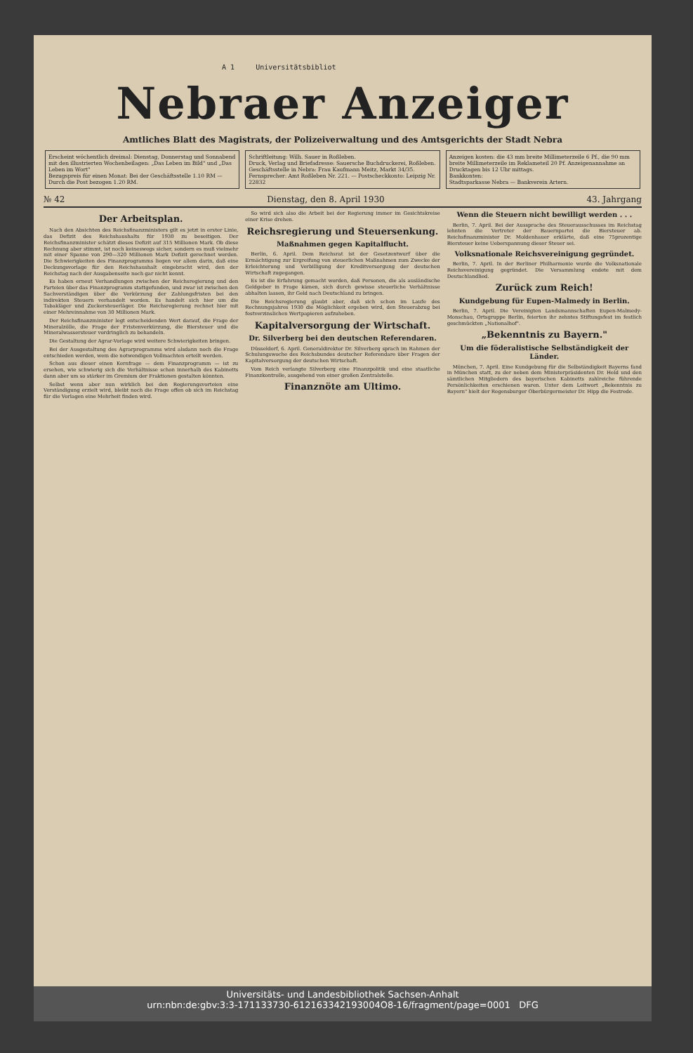A 1 Universitätsbibliot
Nebraer Anzeiger
Amtliches Blatt des Magistrats, der Polizeiverwaltung und des Amtsgerichts der Stadt Nebra
Erscheint wöchentlich dreimal: Dienstag, Donnerstag und Sonnabend mit den illustrierten Wochenbeilagen: „Das Leben im Bild" und „Das Leben im Wort"
Bezugspreis für einen Monat: Bei der Geschäftsstelle 1.10 RM — Durch die Post bezogen 1.20 RM.
Schriftleitung: Wilh. Sauer in Roßleben.
Druck, Verlag und Briefadresse: Sauersche Buchdruckerei, Roßleben.
Geschäftsstelle in Nebra: Frau Kaufmann Meitz, Markt 34/35.
Fernsprecher: Amt Roßleben Nr. 221. — Postscheckkonto: Leipzig Nr. 22832
Anzeigen kosten: die 43 mm breite Millimeterzeile 6 Pf., die 90 mm breite Millimeterzeile im Reklameteil 20 Pf. Anzeigenannahme an Drucktagen bis 12 Uhr mittags.
Bankkonten:
Stadtsparkasse Nebra — Bankverein Artern.
№ 42 Dienstag, den 8. April 1930 43. Jahrgang
Der Arbeitsplan.
Nach den Absichten des Reichsfinanzministers gilt es jetzt in erster Linie, das Defizit des Reichshaushalts für 1930 zu beseitigen. Der Reichsfinanzminister schätzt dieses Defizit auf 315 Millionen Mark. Ob diese Rechnung aber stimmt, ist noch keineswegs sicher, sondern es muß vielmehr mit einer Spanne von 290—320 Millionen Mark Defizit gerechnet werden. Die Schwierigkeiten des Finanzprogramms liegen vor allem darin, daß eine Deckungsvorlage für den Reichshaushalt eingebracht wird, den der Reichstag nach der Ausgabenseite noch gar nicht kennt.
Es haben erneut Verhandlungen zwischen der Reichsregierung und den Parteien über das Finanzprogramm stattgefunden, und zwar ist zwischen den Sachverständigen über die Verkürzung der Zahlungsfristen bei den indirekten Steuern verhandelt worden. Es handelt sich hier um die Tabakläger und Zuckersteuerläger. Die Reichsregierung rechnet hier mit einer Mehreinnahme von 30 Millionen Mark.
Der Reichsfinanzminister legt entscheidenden Wert darauf, die Frage der Mineralzölle, die Frage der Fristenverkürzung, die Biersteuer und die Mineralwassersteuer vordringlich zu behandeln.
Die Gestaltung der Agrar-Vorlage wird weitere Schwierigkeiten bringen.
Bei der Ausgestaltung des Agrarprogramms wird alsdann noch die Frage entschieden werden, wem die notwendigen Vollmachten erteilt werden.
Schon aus dieser einen Kernfrage — dem Finanzprogramm — ist zu ersehen, wie schwierig sich die Verhältnisse schon innerhalb des Kabinetts dann aber um so stärker im Gremium der Fraktionen gestalten könnten.
Selbst wenn aber nun wirklich bei den Regierungsvorteien eine Verständigung erzielt wird, bleibt noch die Frage offen ob sich im Reichstag für die Vorlagen eine Mehrheit finden wird.
So wird sich also die Arbeit bei der Regierung immer im Gesichtskreise einer Krise drehen.
Reichsregierung und Steuersenkung.
Maßnahmen gegen Kapitalflucht.
Berlin, 6. April. Dem Reichsrat ist der Gesetzentwurf über die Ermächtigung zur Ergreifung von steuerlichen Maßnahmen zum Zwecke der Erleichterung und Verbilligung der Kreditversorgung der deutschen Wirtschaft zugegangen.
Es ist die Erfahrung gemacht worden, daß Personen, die als ausländische Geldgeber in Frage kämen, sich durch gewisse steuerliche Verhältnisse abhalten lassen, ihr Geld nach Deutschland zu bringen.
Die Reichsregierung glaubt aber, daß sich schon im Laufe des Rechnungsjahres 1930 die Möglichkeit ergeben wird, den Steuerabzug bei festverzinslichen Wertpapieren aufzuheben.
Kapitalversorgung der Wirtschaft.
Dr. Silverberg bei den deutschen Referendaren.
Düsseldorf, 6. April. Generaldirektor Dr. Silverberg sprach im Rahmen der Schulungswoche des Reichsbundes deutscher Referendare über Fragen der Kapitalversorgung der deutschen Wirtschaft.
Vom Reich verlangte Silverberg eine Finanzpolitik und eine staatliche Finanzkontrolle, ausgehend von einer großen Zentralstelle.
Finanznöte am Ultimo.
Wenn die Steuern nicht bewilligt werden . . .
Berlin, 7. April. Bei der Aussprache des Steuerausschusses im Reichstag lehnten die Vertreter der Bauernpartei die Biersteuer ab. Reichsfinanzminister Dr. Moldenhauer erklärte, daß eine 75prozentige Biersteuer keine Ueberspannung dieser Steuer sei.
Volksnationale Reichsvereinigung gegründet.
Berlin, 7. April. In der Berliner Philharmonie wurde die Volksnationale Reichsvereinigung gegründet. Die Versammlung endete mit dem Deutschlandlied.
Zurück zum Reich!
Kundgebung für Eupen-Malmedy in Berlin.
Berlin, 7. April. Die Vereinigten Landsmannschaften Eupen-Malmedy-Monschau, Ortsgruppe Berlin, feierten ihr zehntes Stiftungsfest im festlich geschmückten „Nationalhof".
„Bekenntnis zu Bayern."
Um die föderalistische Selbständigkeit der Länder.
München, 7. April. Eine Kundgebung für die Selbständigkeit Bayerns fand in München statt, zu der neben dem Ministerpräsidenten Dr. Held und den sämtlichen Mitgliedern des bayerischen Kabinetts zahlreiche führende Persönlichkeiten erschienen waren. Unter dem Leitwort „Bekenntnis zu Bayern" hielt der Regensburger Oberbürgermeister Dr. Hipp die Festrede.
Universitäts- und Landesbibliothek Sachsen-Anhalt
urn:nbn:de:gbv:3:3-171133730-612163342193004O8-16/fragment/page=0001 DFG